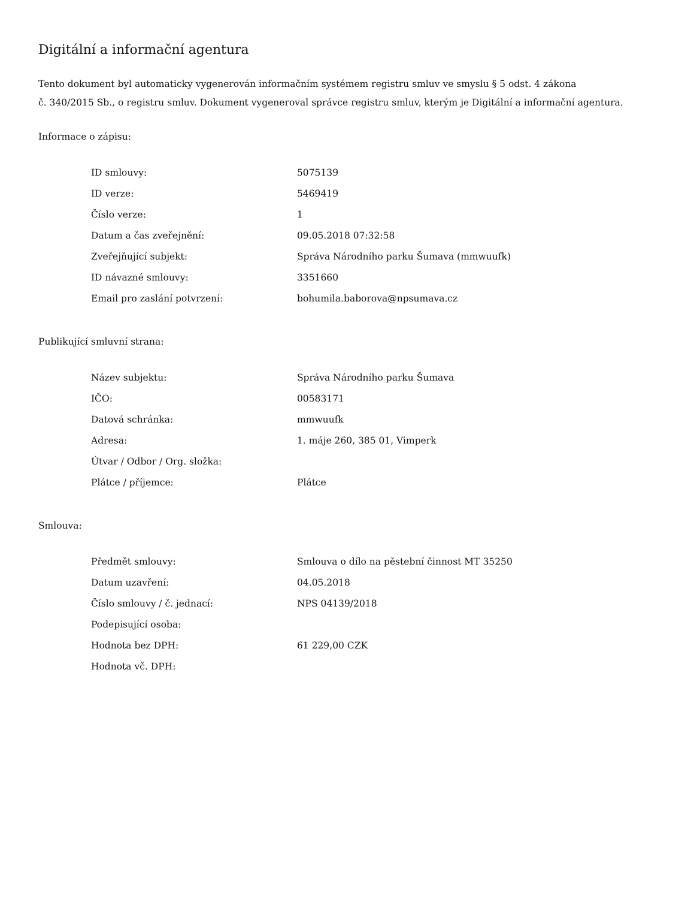Digitální a informační agentura
Tento dokument byl automaticky vygenerován informačním systémem registru smluv ve smyslu § 5 odst. 4 zákona
č. 340/2015 Sb., o registru smluv. Dokument vygeneroval správce registru smluv, kterým je Digitální a informační agentura.
Informace o zápisu:
| ID smlouvy: | 5075139 |
| ID verze: | 5469419 |
| Číslo verze: | 1 |
| Datum a čas zveřejnění: | 09.05.2018 07:32:58 |
| Zveřejňující subjekt: | Správa Národního parku Šumava (mmwuufk) |
| ID návazné smlouvy: | 3351660 |
| Email pro zaslání potvrzení: | bohumila.baborova@npsumava.cz |
Publikující smluvní strana:
| Název subjektu: | Správa Národního parku Šumava |
| IČO: | 00583171 |
| Datová schránka: | mmwuufk |
| Adresa: | 1. máje 260, 385 01, Vimperk |
| Útvar / Odbor / Org. složka: | |
| Plátce / příjemce: | Plátce |
Smlouva:
| Předmět smlouvy: | Smlouva o dílo na pěstební činnost MT 35250 |
| Datum uzavření: | 04.05.2018 |
| Číslo smlouvy / č. jednací: | NPS 04139/2018 |
| Podepisující osoba: | |
| Hodnota bez DPH: | 61 229,00 CZK |
| Hodnota vč. DPH: | |